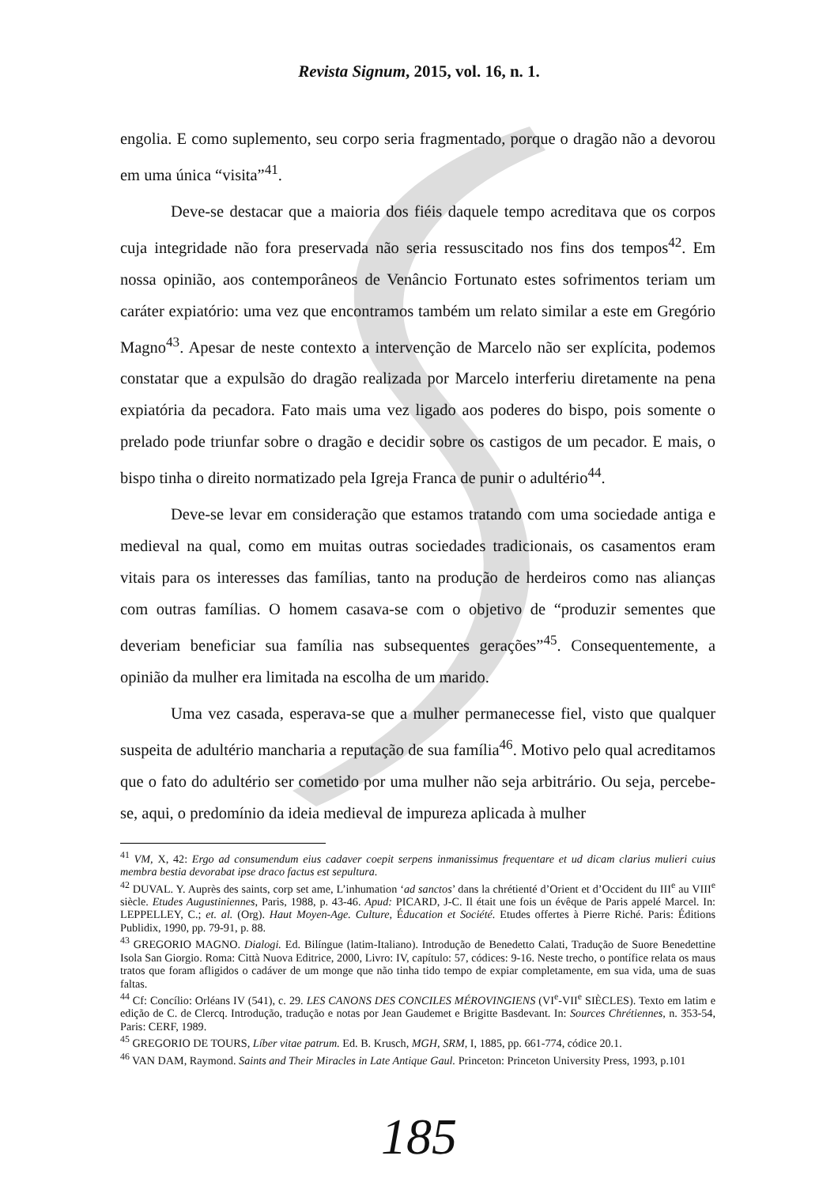Revista Signum, 2015, vol. 16, n. 1.
engolia. E como suplemento, seu corpo seria fragmentado, porque o dragão não a devorou em uma única “visita”<sup>41</sup>.
Deve-se destacar que a maioria dos fiéis daquele tempo acreditava que os corpos cuja integridade não fora preservada não seria ressuscitado nos fins dos tempos<sup>42</sup>. Em nossa opinião, aos contemporâneos de Venâncio Fortunato estes sofrimentos teriam um caráter expiatório: uma vez que encontramos também um relato similar a este em Gregório Magno<sup>43</sup>. Apesar de neste contexto a intervenção de Marcelo não ser explícita, podemos constatar que a expulsão do dragão realizada por Marcelo interferiu diretamente na pena expiatória da pecadora. Fato mais uma vez ligado aos poderes do bispo, pois somente o prelado pode triunfar sobre o dragão e decidir sobre os castigos de um pecador. E mais, o bispo tinha o direito normatizado pela Igreja Franca de punir o adultério<sup>44</sup>.
Deve-se levar em consideração que estamos tratando com uma sociedade antiga e medieval na qual, como em muitas outras sociedades tradicionais, os casamentos eram vitais para os interesses das famílias, tanto na produção de herdeiros como nas alianças com outras famílias. O homem casava-se com o objetivo de “produzir sementes que deveriam beneficiar sua família nas subsequentes gerações”<sup>45</sup>. Consequentemente, a opinião da mulher era limitada na escolha de um marido.
Uma vez casada, esperava-se que a mulher permanecesse fiel, visto que qualquer suspeita de adultério mancharia a reputação de sua família<sup>46</sup>. Motivo pelo qual acreditamos que o fato do adultério ser cometido por uma mulher não seja arbitrário. Ou seja, percebe-se, aqui, o predomínio da ideia medieval de impureza aplicada à mulher
<sup>41</sup> VM, X, 42: Ergo ad consumendum eius cadaver coepit serpens inmanissimus frequentare et ud dicam clarius mulieri cuius membra bestia devorabat ipse draco factus est sepultura.
<sup>42</sup> DUVAL. Y. Auprès des saints, corp set ame, L’inhumation ‘ad sanctos’ dans la chrétienté d’Orient et d’Occident du III<sup>e</sup> au VIII<sup>e</sup> siècle. Etudes Augustiniennes, Paris, 1988, p. 43-46. Apud: PICARD, J-C. Il était une fois un évêque de Paris appelé Marcel. In: LEPPELLEY, C.; et. al. (Org). Haut Moyen-Age. Culture, Éducation et Société. Etudes offertes à Pierre Riché. Paris: Éditions Publidix, 1990, pp. 79-91, p. 88.
<sup>43</sup> GREGORIO MAGNO. Dialogi. Ed. Bilíngue (latim-Italiano). Introdução de Benedetto Calati, Tradução de Suore Benedettine Isola San Giorgio. Roma: Città Nuova Editrice, 2000, Livro: IV, capítulo: 57, códices: 9-16. Neste trecho, o pontífice relata os maus tratos que foram afligidos o cadáver de um monge que não tinha tido tempo de expiar completamente, em sua vida, uma de suas faltas.
<sup>44</sup> Cf: Concílio: Orléans IV (541), c. 29. LES CANONS DES CONCILES MÉROVINGIENS (VI<sup>e</sup>-VII<sup>e</sup> SIÈCLES). Texto em latim e edição de C. de Clercq. Introdução, tradução e notas por Jean Gaudemet e Brigitte Basdevant. In: Sources Chrétiennes, n. 353-54, Paris: CERF, 1989.
<sup>45</sup> GREGORIO DE TOURS, Líber vitae patrum. Ed. B. Krusch, MGH, SRM, I, 1885, pp. 661-774, códice 20.1.
<sup>46</sup> VAN DAM, Raymond. Saints and Their Miracles in Late Antique Gaul. Princeton: Princeton University Press, 1993, p.101
185